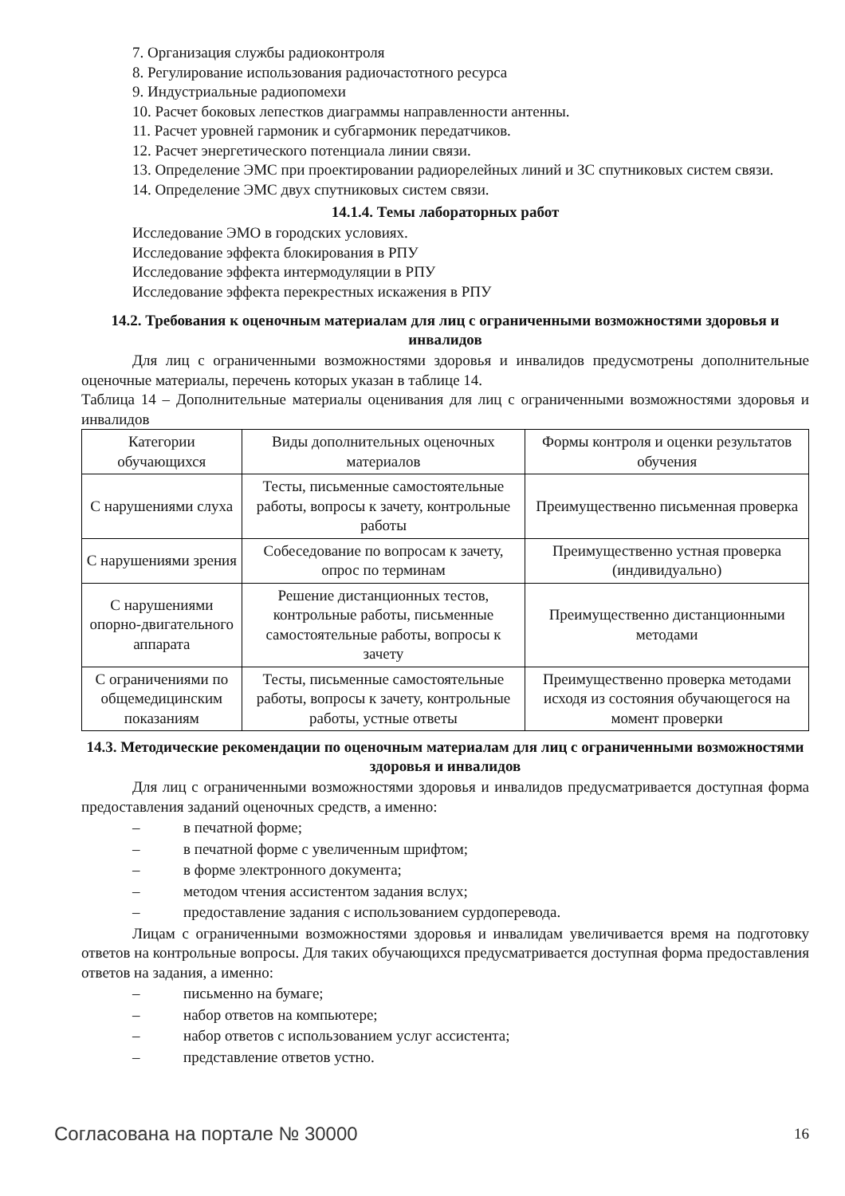7. Организация службы радиоконтроля
8. Регулирование использования радиочастотного ресурса
9. Индустриальные радиопомехи
10. Расчет боковых лепестков диаграммы направленности антенны.
11. Расчет уровней гармоник и субгармоник передатчиков.
12. Расчет энергетического потенциала линии связи.
13. Определение ЭМС при проектировании радиорелейных линий и ЗС спутниковых систем связи.
14. Определение ЭМС двух спутниковых систем связи.
14.1.4. Темы лабораторных работ
Исследование ЭМО в городских условиях.
Исследование эффекта блокирования в РПУ
Исследование эффекта интермодуляции в РПУ
Исследование эффекта перекрестных искажения в РПУ
14.2. Требования к оценочным материалам для лиц с ограниченными возможностями здоровья и инвалидов
Для лиц с ограниченными возможностями здоровья и инвалидов предусмотрены дополнительные оценочные материалы, перечень которых указан в таблице 14.
Таблица 14 – Дополнительные материалы оценивания для лиц с ограниченными возможностями здоровья и инвалидов
| Категории обучающихся | Виды дополнительных оценочных материалов | Формы контроля и оценки результатов обучения |
| С нарушениями слуха | Тесты, письменные самостоятельные работы, вопросы к зачету, контрольные работы | Преимущественно письменная проверка |
| С нарушениями зрения | Собеседование по вопросам к зачету, опрос по терминам | Преимущественно устная проверка (индивидуально) |
| С нарушениями опорно-двигательного аппарата | Решение дистанционных тестов, контрольные работы, письменные самостоятельные работы, вопросы к зачету | Преимущественно дистанционными методами |
| С ограничениями по общемедицинским показаниям | Тесты, письменные самостоятельные работы, вопросы к зачету, контрольные работы, устные ответы | Преимущественно проверка методами исходя из состояния обучающегося на момент проверки |
14.3. Методические рекомендации по оценочным материалам для лиц с ограниченными возможностями здоровья и инвалидов
Для лиц с ограниченными возможностями здоровья и инвалидов предусматривается доступная форма предоставления заданий оценочных средств, а именно:
– в печатной форме;
– в печатной форме с увеличенным шрифтом;
– в форме электронного документа;
– методом чтения ассистентом задания вслух;
– предоставление задания с использованием сурдоперевода.
Лицам с ограниченными возможностями здоровья и инвалидам увеличивается время на подготовку ответов на контрольные вопросы. Для таких обучающихся предусматривается доступная форма предоставления ответов на задания, а именно:
– письменно на бумаге;
– набор ответов на компьютере;
– набор ответов с использованием услуг ассистента;
– представление ответов устно.
Согласована на портале № 30000 16